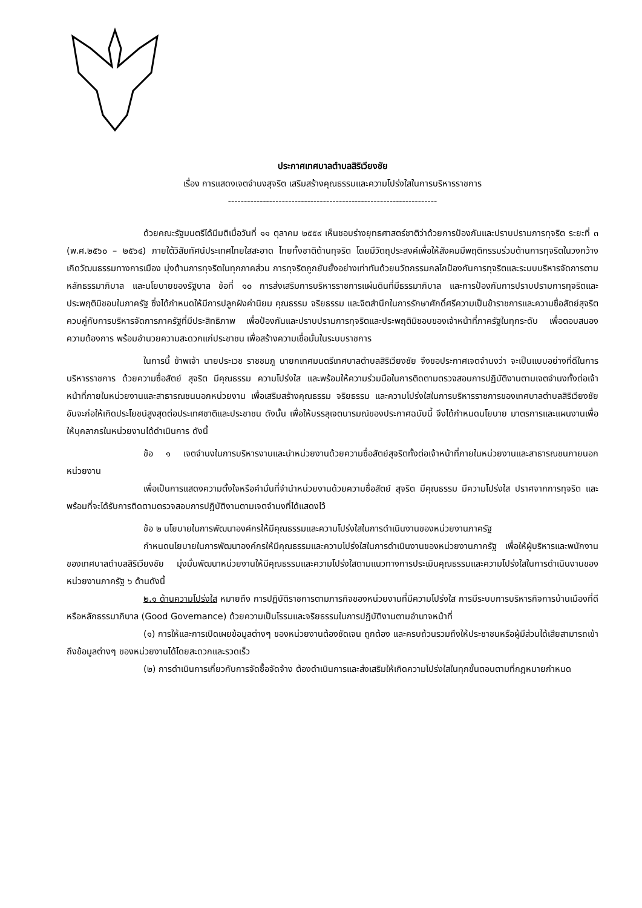ประกาศเทศบาลตำบลสิริเวียงชัย
เรื่อง การแสดงเจตจำนงสุจริต เสริมสร้างคุณธรรมและความโปร่งใสในการบริหารราชการ
------------------------------------------------------------------
ด้วยคณะรัฐมนตรีได้มีมติเมื่อวันที่ ๑๑ ตุลาคม ๒๕๕๙ เห็นชอบร่างยุทธศาสตร์ชาติว่าด้วยการป้องกันและปราบปรามการทุจริต ระยะที่ ๓ (พ.ศ.๒๕๖๐ – ๒๕๖๔) ภายใต้วิสัยทัศน์ประเทศไทยใสสะอาด ไทยทั้งชาติต้านทุจริต โดยมีวัตถุประสงค์เพื่อให้สังคมมีพฤติกรรมร่วมต้านการทุจริตในวงกว้าง เกิดวัฒนธรรมทางการเมือง มุ่งต้านการทุจริตในทุกภาคส่วน การทุจริตถูกยับยั้งอย่างเท่าทันด้วยนวัตกรรมกลไกป้องกันการทุจริตและระบบบริหารจัดการตามหลักธรรมาภิบาล และนโยบายของรัฐบาล ข้อที่ ๑๐ การส่งเสริมการบริหารราชการแผ่นดินที่มีธรรมาภิบาล และการป้องกันการปราบปรามการทุจริตและประพฤติมิชอบในภาครัฐ ซึ่งได้กำหนดให้มีการปลูกฝังค่านิยม คุณธรรม จริยธรรม และจิตสำนึกในการรักษาศักดิ์ศรีความเป็นข้าราชการและความซื่อสัตย์สุจริต ควบคู่กับการบริหารจัดการภาครัฐที่มีประสิทธิภาพ เพื่อป้องกันและปราบปรามการทุจริตและประพฤติมิชอบของเจ้าหน้าที่ภาครัฐในทุกระดับ เพื่อตอบสนองความต้องการ พร้อมอำนวยความสะดวกแก่ประชาชน เพื่อสร้างความเชื่อมั่นในระบบราชการ
ในการนี้ ข้าพเจ้า นายประเวช ราชชมภู นายกเทศมนตรีเทศบาลตำบลสิริเวียงชัย จึงขอประกาศเจตจำนงว่า จะเป็นแบบอย่างที่ดีในการบริหารราชการ ด้วยความซื่อสัตย์ สุจริต มีคุณธรรม ความโปร่งใส และพร้อมให้ความร่วมมือในการติดตามตรวจสอบการปฏิบัติงานตามเจตจำนงทั้งต่อเจ้าหน้าที่ภายในหน่วยงานและสาธารณชนนอกหน่วยงาน เพื่อเสริมสร้างคุณธรรม จริยธรรม และความโปร่งใสในการบริหารราชการของเทศบาลตำบลสิริเวียงชัย อันจะก่อให้เกิดประโยชน์สูงสุดต่อประเทศชาติและประชาชน ดังนั้น เพื่อให้บรรลุเจตนารมณ์ของประกาศฉบับนี้ จึงได้กำหนดนโยบาย มาตรการและแผนงานเพื่อให้บุคลากรในหน่วยงานได้ดำเนินการ ดังนี้
ข้อ ๑ เจตจำนงในการบริหารงานและนำหน่วยงานด้วยความซื่อสัตย์สุจริตทั้งต่อเจ้าหน้าที่ภายในหน่วยงานและสาธารณชนภายนอกหน่วยงาน
เพื่อเป็นการแสดงความตั้งใจหรือคำมั่นที่จำนำหน่วยงานด้วยความซื่อสัตย์ สุจริต มีคุณธรรม มีความโปร่งใส ปราศจากการทุจริต และพร้อมที่จะได้รับการติดตามตรวจสอบการปฏิบัติงานตามเจตจำนงที่ได้แสดงไว้
ข้อ ๒ นโยบายในการพัฒนาองค์กรให้มีคุณธรรมและความโปร่งใสในการดำเนินงานของหน่วยงานภาครัฐ
กำหนดนโยบายในการพัฒนาองค์กรให้มีคุณธรรมและความโปร่งใสในการดำเนินงานของหน่วยงานภาครัฐ เพื่อให้ผู้บริหารและพนักงานของเทศบาลตำบลสิริเวียงชัย มุ่งมั่นพัฒนาหน่วยงานให้มีคุณธรรมและความโปร่งใสตามแนวทางการประเมินคุณธรรมและความโปร่งใสในการดำเนินงานของหน่วยงานภาครัฐ ๖ ด้านดังนี้
๒.๑ ด้านความโปร่งใส หมายถึง การปฏิบัติราชการตามภารกิจของหน่วยงานที่มีความโปร่งใส การมีระบบการบริหารกิจการบ้านเมืองที่ดี หรือหลักธรรมาภิบาล (Good Govemance) ด้วยความเป็นโรรมและจริยธรรมในการปฏิบัติงานตามอำนาจหน้าที่
(๑) การให้และการเปิดเผยข้อมูลต่างๆ ของหน่วยงานต้องชัดเจน ถูกต้อง และครบถ้วนรวมถึงให้ประชาชนหรือผู้มีส่วนได้เสียสามารถเข้าถึงข้อมูลต่างๆ ของหน่วยงานได้โดยสะดวกและรวดเร็ว
(๒) การดำเนินการเกี่ยวกับการจัดซื้อจัดจ้าง ต้องดำเนินการและส่งเสริมให้เกิดความโปร่งใสในทุกขั้นตอนตามที่กฎหมายกำหนด